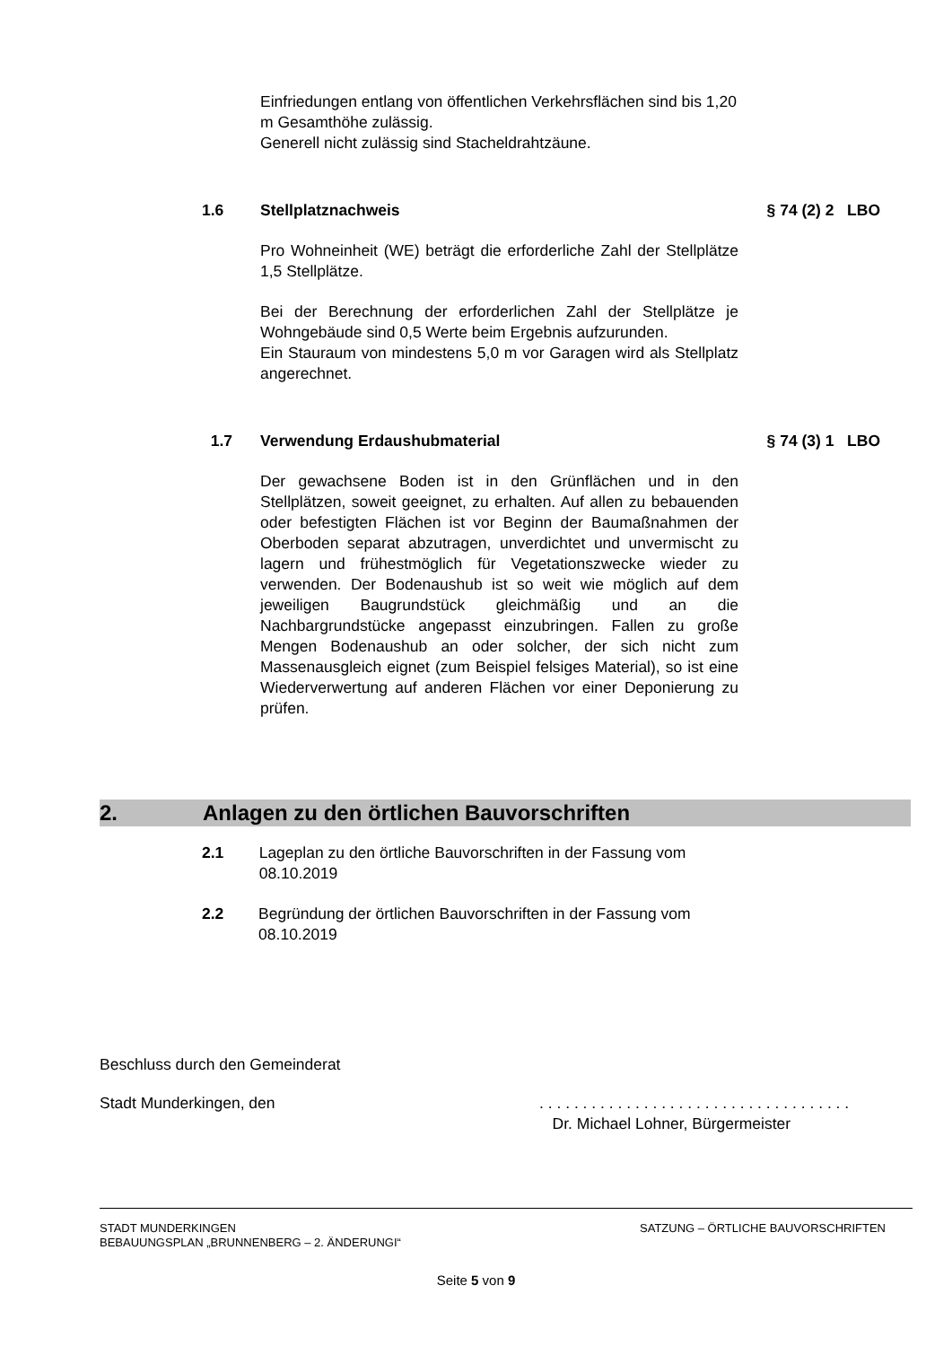Einfriedungen entlang von öffentlichen Verkehrsflächen sind bis 1,20 m Gesamthöhe zulässig.
Generell nicht zulässig sind Stacheldrahtzäune.
1.6 Stellplatznachweis § 74 (2) 2 LBO
Pro Wohneinheit (WE) beträgt die erforderliche Zahl der Stellplätze 1,5 Stellplätze.
Bei der Berechnung der erforderlichen Zahl der Stellplätze je Wohngebäude sind 0,5 Werte beim Ergebnis aufzurunden.
Ein Stauraum von mindestens 5,0 m vor Garagen wird als Stellplatz angerechnet.
1.7 Verwendung Erdaushubmaterial § 74 (3) 1 LBO
Der gewachsene Boden ist in den Grünflächen und in den Stellplätzen, soweit geeignet, zu erhalten. Auf allen zu bebauenden oder befestigten Flächen ist vor Beginn der Baumaßnahmen der Oberboden separat abzutragen, unverdichtet und unvermischt zu lagern und frühestmöglich für Vegetationszwecke wieder zu verwenden. Der Bodenaushub ist so weit wie möglich auf dem jeweiligen Baugrundstück gleichmäßig und an die Nachbargrundstücke angepasst einzubringen. Fallen zu große Mengen Bodenaushub an oder solcher, der sich nicht zum Massenausgleich eignet (zum Beispiel felsiges Material), so ist eine Wiederverwertung auf anderen Flächen vor einer Deponierung zu prüfen.
2. Anlagen zu den örtlichen Bauvorschriften
2.1 Lageplan zu den örtliche Bauvorschriften in der Fassung vom 08.10.2019
2.2 Begründung der örtlichen Bauvorschriften in der Fassung vom 08.10.2019
Beschluss durch den Gemeinderat
Stadt Munderkingen, den. . . . . . . . . . . . . . . . . . . . . . . . . . . . . . . . . . . .
Dr. Michael Lohner, Bürgermeister
STADT MUNDERKINGEN
BEBAUUNGSPLAN „BRUNNENBERG – 2. ÄNDERUNGI“SATZUNG – ÖRTLICHE BAUVORSCHRIFTEN
Seite 5 von 9